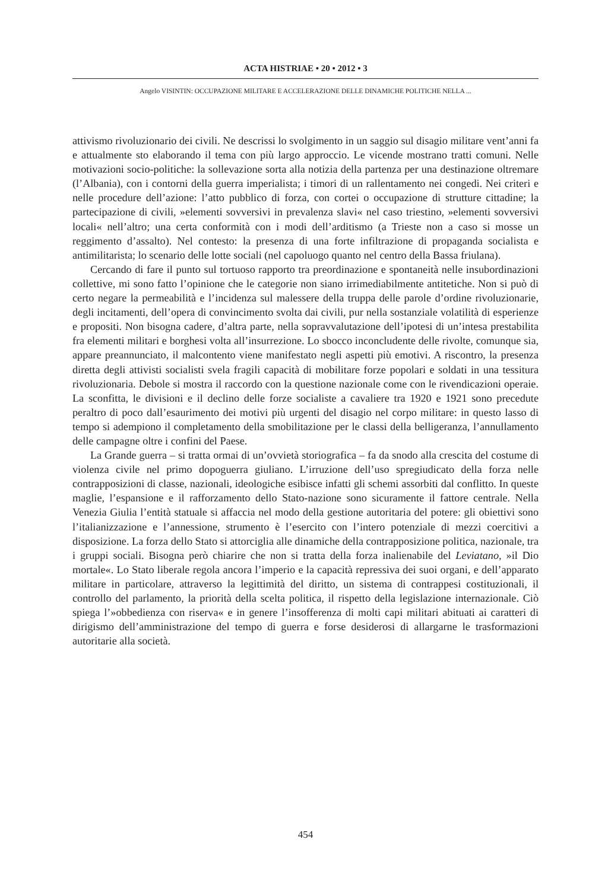ACTA HISTRIAE • 20 • 2012 • 3
Angelo VISINTIN: OCCUPAZIONE MILITARE E ACCELERAZIONE DELLE DINAMICHE POLITICHE NELLA ...
attivismo rivoluzionario dei civili. Ne descrissi lo svolgimento in un saggio sul disagio militare vent’anni fa e attualmente sto elaborando il tema con più largo approccio. Le vicende mostrano tratti comuni. Nelle motivazioni socio-politiche: la sollevazione sorta alla notizia della partenza per una destinazione oltremare (l’Albania), con i contorni della guerra imperialista; i timori di un rallentamento nei congedi. Nei criteri e nelle procedure dell’azione: l’atto pubblico di forza, con cortei o occupazione di strutture cittadine; la partecipazione di civili, »elementi sovversivi in prevalenza slavi« nel caso triestino, »elementi sovversivi locali« nell’altro; una certa conformità con i modi dell’arditismo (a Trieste non a caso si mosse un reggimento d’assalto). Nel contesto: la presenza di una forte infiltrazione di propaganda socialista e antimilitarista; lo scenario delle lotte sociali (nel capoluogo quanto nel centro della Bassa friulana).
Cercando di fare il punto sul tortuoso rapporto tra preordinazione e spontaneità nelle insubordinazioni collettive, mi sono fatto l’opinione che le categorie non siano irrimediabilmente antitetiche. Non si può di certo negare la permeabilità e l’incidenza sul malessere della truppa delle parole d’ordine rivoluzionarie, degli incitamenti, dell’opera di convincimento svolta dai civili, pur nella sostanziale volatilità di esperienze e propositi. Non bisogna cadere, d’altra parte, nella sopravvalutazione dell’ipotesi di un’intesa prestabilita fra elementi militari e borghesi volta all’insurrezione. Lo sbocco inconcludente delle rivolte, comunque sia, appare preannunciato, il malcontento viene manifestato negli aspetti più emotivi. A riscontro, la presenza diretta degli attivisti socialisti svela fragili capacità di mobilitare forze popolari e soldati in una tessitura rivoluzionaria. Debole si mostra il raccordo con la questione nazionale come con le rivendicazioni operaie. La sconfitta, le divisioni e il declino delle forze socialiste a cavaliere tra 1920 e 1921 sono precedute peraltro di poco dall’esaurimento dei motivi più urgenti del disagio nel corpo militare: in questo lasso di tempo si adempiono il completamento della smobilitazione per le classi della belligeranza, l’annullamento delle campagne oltre i confini del Paese.
La Grande guerra – si tratta ormai di un’ovvietà storiografica – fa da snodo alla crescita del costume di violenza civile nel primo dopoguerra giuliano. L’irruzione dell’uso spregiudicato della forza nelle contrapposizioni di classe, nazionali, ideologiche esibisce infatti gli schemi assorbiti dal conflitto. In queste maglie, l’espansione e il rafforzamento dello Stato-nazione sono sicuramente il fattore centrale. Nella Venezia Giulia l’entità statuale si affaccia nel modo della gestione autoritaria del potere: gli obiettivi sono l’italianizzazione e l’annessione, strumento è l’esercito con l’intero potenziale di mezzi coercitivi a disposizione. La forza dello Stato si attorciglia alle dinamiche della contrapposizione politica, nazionale, tra i gruppi sociali. Bisogna però chiarire che non si tratta della forza inalienabile del Leviatano, »il Dio mortale«. Lo Stato liberale regola ancora l’imperio e la capacità repressiva dei suoi organi, e dell’apparato militare in particolare, attraverso la legittimità del diritto, un sistema di contrappesi costituzionali, il controllo del parlamento, la priorità della scelta politica, il rispetto della legislazione internazionale. Ciò spiega l’»obbedienza con riserva« e in genere l’insofferenza di molti capi militari abituati ai caratteri di dirigismo dell’amministrazione del tempo di guerra e forse desiderosi di allargarne le trasformazioni autoritarie alla società.
454